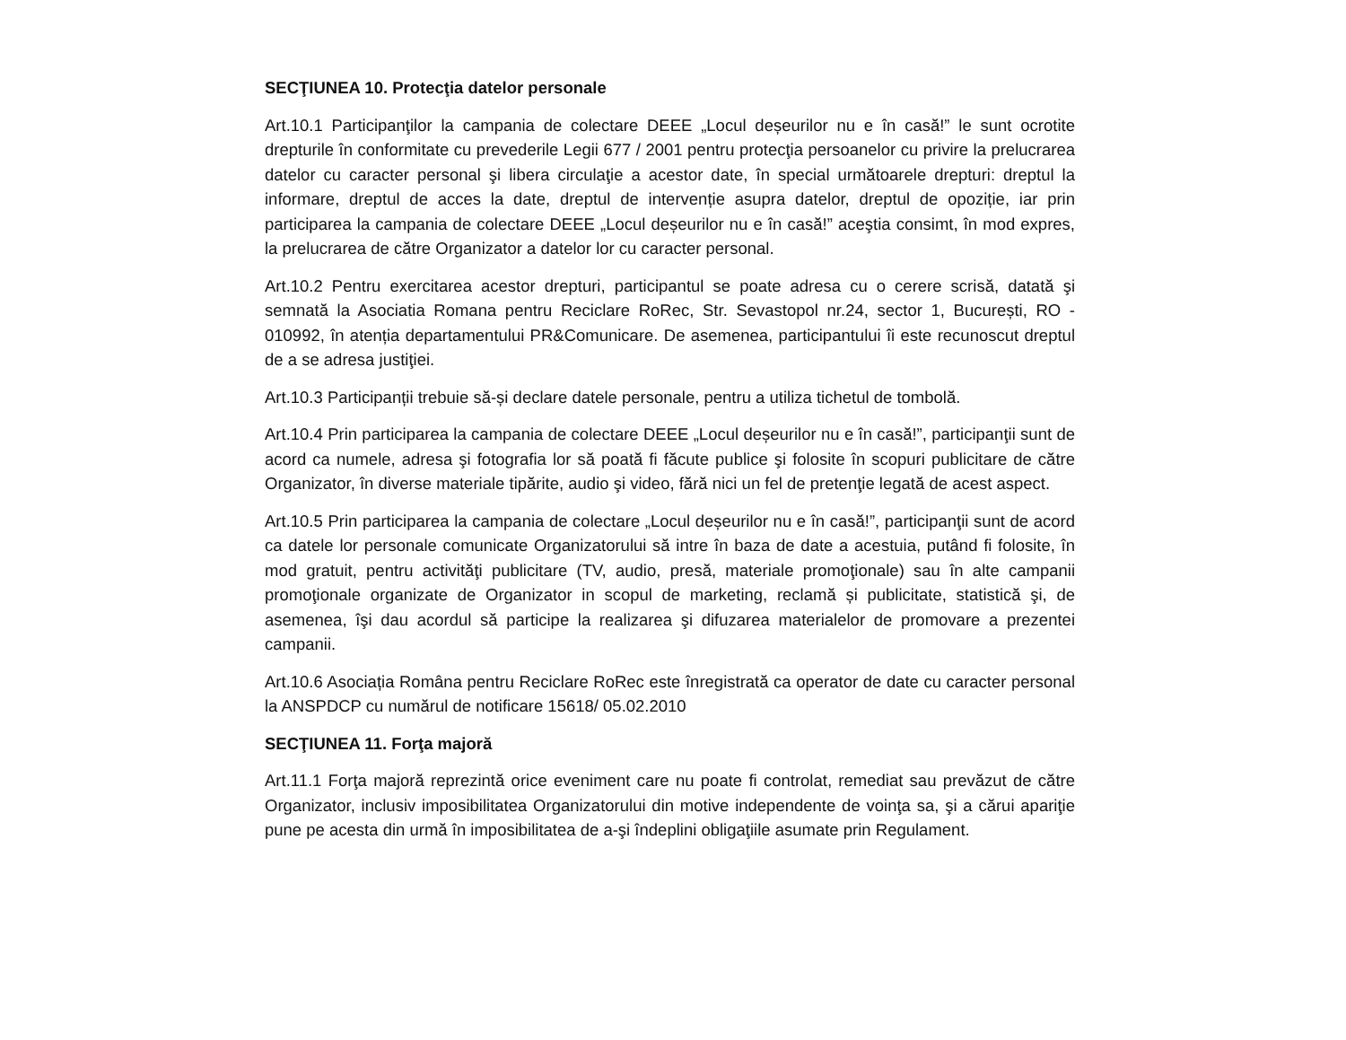SECŢIUNEA 10. Protecţia datelor personale
Art.10.1 Participanţilor la campania de colectare DEEE „Locul deșeurilor nu e în casă!” le sunt ocrotite drepturile în conformitate cu prevederile Legii 677 / 2001 pentru protecţia persoanelor cu privire la prelucrarea datelor cu caracter personal şi libera circulaţie a acestor date, în special următoarele drepturi: dreptul la informare, dreptul de acces la date, dreptul de intervenție asupra datelor, dreptul de opoziție, iar prin participarea la campania de colectare DEEE „Locul deșeurilor nu e în casă!” aceştia consimt, în mod expres, la prelucrarea de către Organizator a datelor lor cu caracter personal.
Art.10.2 Pentru exercitarea acestor drepturi, participantul se poate adresa cu o cerere scrisă, datată şi semnată la Asociatia Romana pentru Reciclare RoRec, Str. Sevastopol nr.24, sector 1, București, RO - 010992, în atenția departamentului PR&Comunicare. De asemenea, participantului îi este recunoscut dreptul de a se adresa justiţiei.
Art.10.3 Participanții trebuie să-și declare datele personale, pentru a utiliza tichetul de tombolă.
Art.10.4 Prin participarea la campania de colectare DEEE „Locul deșeurilor nu e în casă!”, participanţii sunt de acord ca numele, adresa şi fotografia lor să poată fi făcute publice şi folosite în scopuri publicitare de către Organizator, în diverse materiale tipărite, audio şi video, fără nici un fel de pretenţie legată de acest aspect.
Art.10.5 Prin participarea la campania de colectare „Locul deșeurilor nu e în casă!”, participanţii sunt de acord ca datele lor personale comunicate Organizatorului să intre în baza de date a acestuia, putând fi folosite, în mod gratuit, pentru activităţi publicitare (TV, audio, presă, materiale promoţionale) sau în alte campanii promoţionale organizate de Organizator in scopul de marketing, reclamă și publicitate, statistică şi, de asemenea, îşi dau acordul să participe la realizarea şi difuzarea materialelor de promovare a prezentei campanii.
Art.10.6 Asociația Româna pentru Reciclare RoRec este înregistrată ca operator de date cu caracter personal la ANSPDCP cu numărul de notificare 15618/ 05.02.2010
SECŢIUNEA 11. Forţa majoră
Art.11.1 Forţa majoră reprezintă orice eveniment care nu poate fi controlat, remediat sau prevăzut de către Organizator, inclusiv imposibilitatea Organizatorului din motive independente de voinţa sa, şi a cărui apariţie pune pe acesta din urmă în imposibilitatea de a-şi îndeplini obligaţiile asumate prin Regulament.